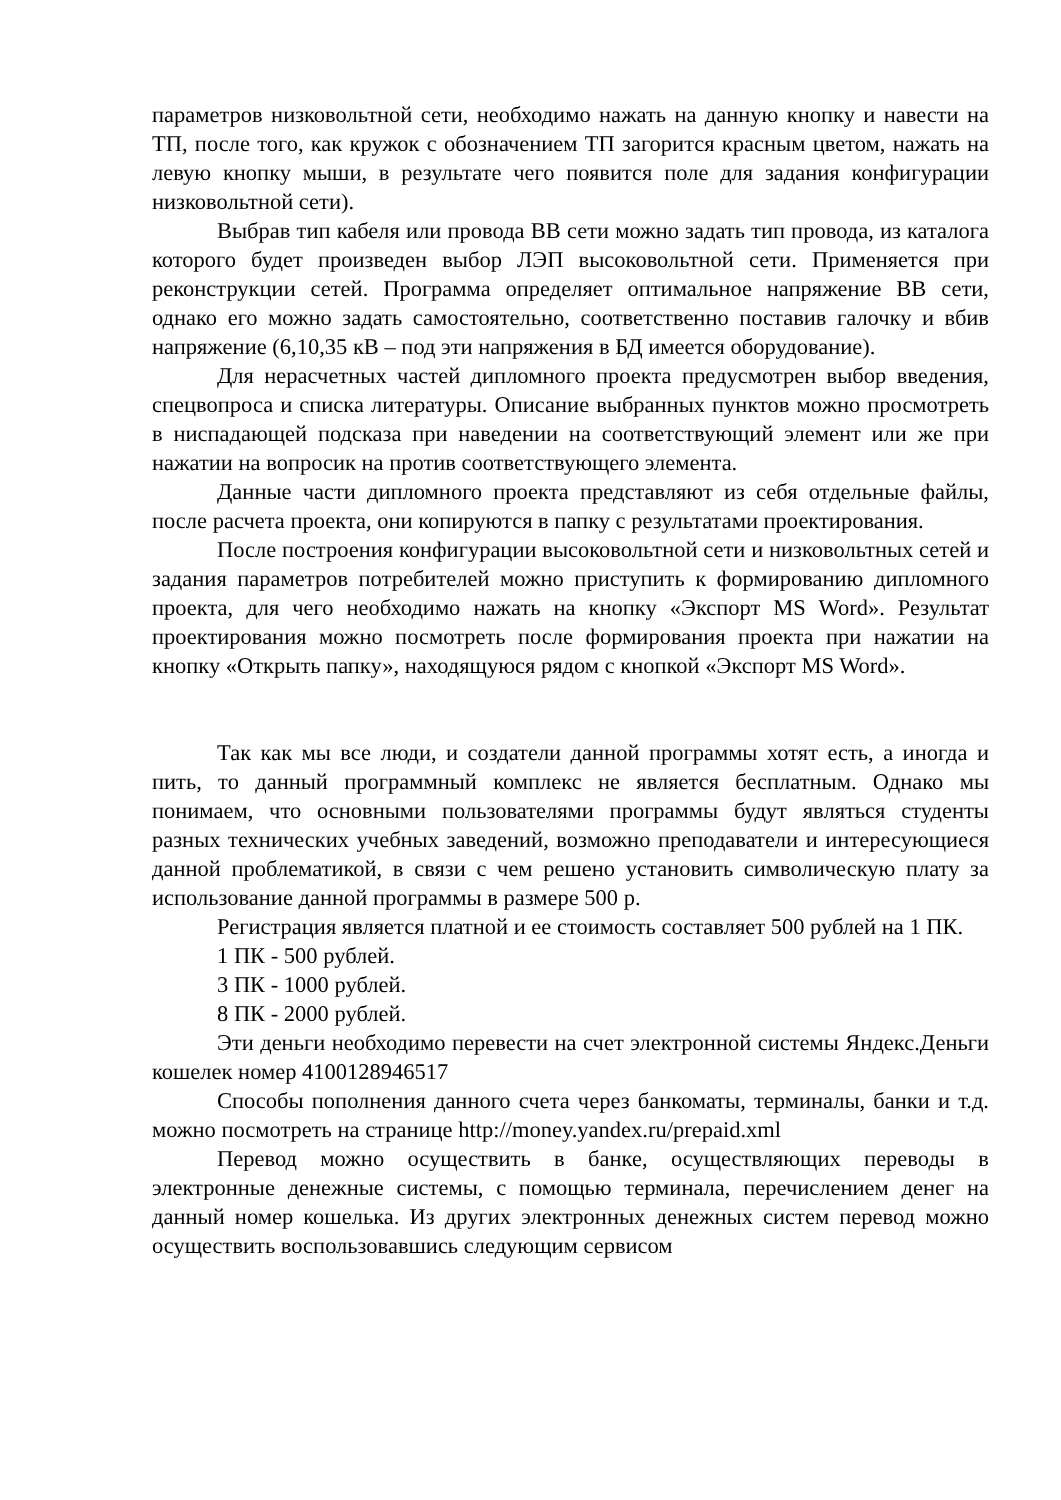параметров низковольтной сети, необходимо нажать на данную кнопку и навести на ТП, после того, как кружок с обозначением ТП загорится красным цветом, нажать на левую кнопку мыши, в результате чего появится поле для задания конфигурации низковольтной сети).
Выбрав тип кабеля или провода ВВ сети можно задать тип провода, из каталога которого будет произведен выбор ЛЭП высоковольтной сети. Применяется при реконструкции сетей. Программа определяет оптимальное напряжение ВВ сети, однако его можно задать самостоятельно, соответственно поставив галочку и вбив напряжение (6,10,35 кВ – под эти напряжения в БД имеется оборудование).
Для нерасчетных частей дипломного проекта предусмотрен выбор введения, спецвопроса и списка литературы. Описание выбранных пунктов можно просмотреть в ниспадающей подсказа при наведении на соответствующий элемент или же при нажатии на вопросик на против соответствующего элемента.
Данные части дипломного проекта представляют из себя отдельные файлы, после расчета проекта, они копируются в папку с результатами проектирования.
После построения конфигурации высоковольтной сети и низковольтных сетей и задания параметров потребителей можно приступить к формированию дипломного проекта, для чего необходимо нажать на кнопку «Экспорт MS Word». Результат проектирования можно посмотреть после формирования проекта при нажатии на кнопку «Открыть папку», находящуюся рядом с кнопкой «Экспорт MS Word».
Так как мы все люди, и создатели данной программы хотят есть, а иногда и пить, то данный программный комплекс не является бесплатным. Однако мы понимаем, что основными пользователями программы будут являться студенты разных технических учебных заведений, возможно преподаватели и интересующиеся данной проблематикой, в связи с чем решено установить символическую плату за использование данной программы в размере 500 р.
Регистрация является платной и ее стоимость составляет 500 рублей на 1 ПК.
1 ПК - 500 рублей.
3 ПК - 1000 рублей.
8 ПК - 2000 рублей.
Эти деньги необходимо перевести на счет электронной системы Яндекс.Деньги кошелек номер 4100128946517
Способы пополнения данного счета через банкоматы, терминалы, банки и т.д. можно посмотреть на странице http://money.yandex.ru/prepaid.xml
Перевод можно осуществить в банке, осуществляющих переводы в электронные денежные системы, с помощью терминала, перечислением денег на данный номер кошелька. Из других электронных денежных систем перевод можно осуществить воспользовавшись следующим сервисом